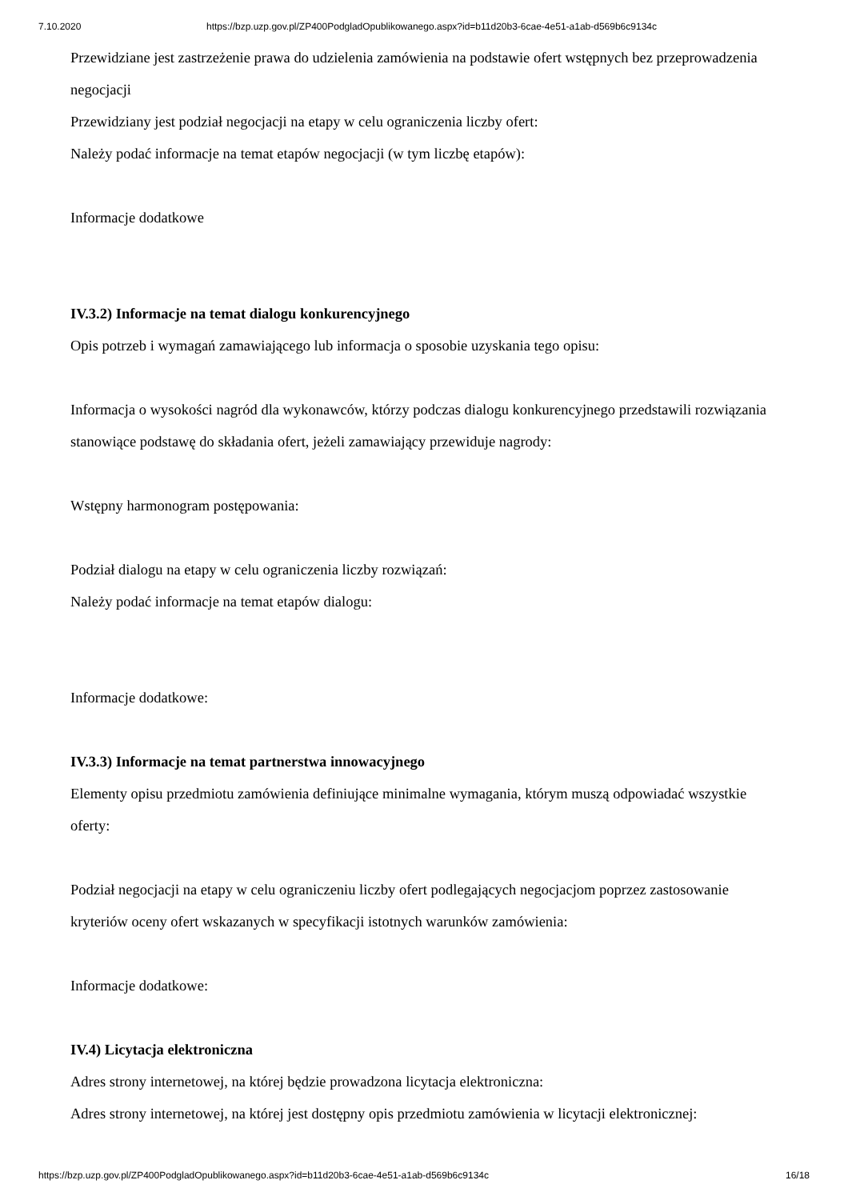7.10.2020 https://bzp.uzp.gov.pl/ZP400PodgladOpublikowanego.aspx?id=b11d20b3-6cae-4e51-a1ab-d569b6c9134c
Przewidziane jest zastrzeżenie prawa do udzielenia zamówienia na podstawie ofert wstępnych bez przeprowadzenia negocjacji
Przewidziany jest podział negocjacji na etapy w celu ograniczenia liczby ofert:
Należy podać informacje na temat etapów negocjacji (w tym liczbę etapów):
Informacje dodatkowe
IV.3.2) Informacje na temat dialogu konkurencyjnego
Opis potrzeb i wymagań zamawiającego lub informacja o sposobie uzyskania tego opisu:
Informacja o wysokości nagród dla wykonawców, którzy podczas dialogu konkurencyjnego przedstawili rozwiązania stanowiące podstawę do składania ofert, jeżeli zamawiający przewiduje nagrody:
Wstępny harmonogram postępowania:
Podział dialogu na etapy w celu ograniczenia liczby rozwiązań:
Należy podać informacje na temat etapów dialogu:
Informacje dodatkowe:
IV.3.3) Informacje na temat partnerstwa innowacyjnego
Elementy opisu przedmiotu zamówienia definiujące minimalne wymagania, którym muszą odpowiadać wszystkie oferty:
Podział negocjacji na etapy w celu ograniczeniu liczby ofert podlegających negocjacjom poprzez zastosowanie kryteriów oceny ofert wskazanych w specyfikacji istotnych warunków zamówienia:
Informacje dodatkowe:
IV.4) Licytacja elektroniczna
Adres strony internetowej, na której będzie prowadzona licytacja elektroniczna:
Adres strony internetowej, na której jest dostępny opis przedmiotu zamówienia w licytacji elektronicznej:
https://bzp.uzp.gov.pl/ZP400PodgladOpublikowanego.aspx?id=b11d20b3-6cae-4e51-a1ab-d569b6c9134c 16/18